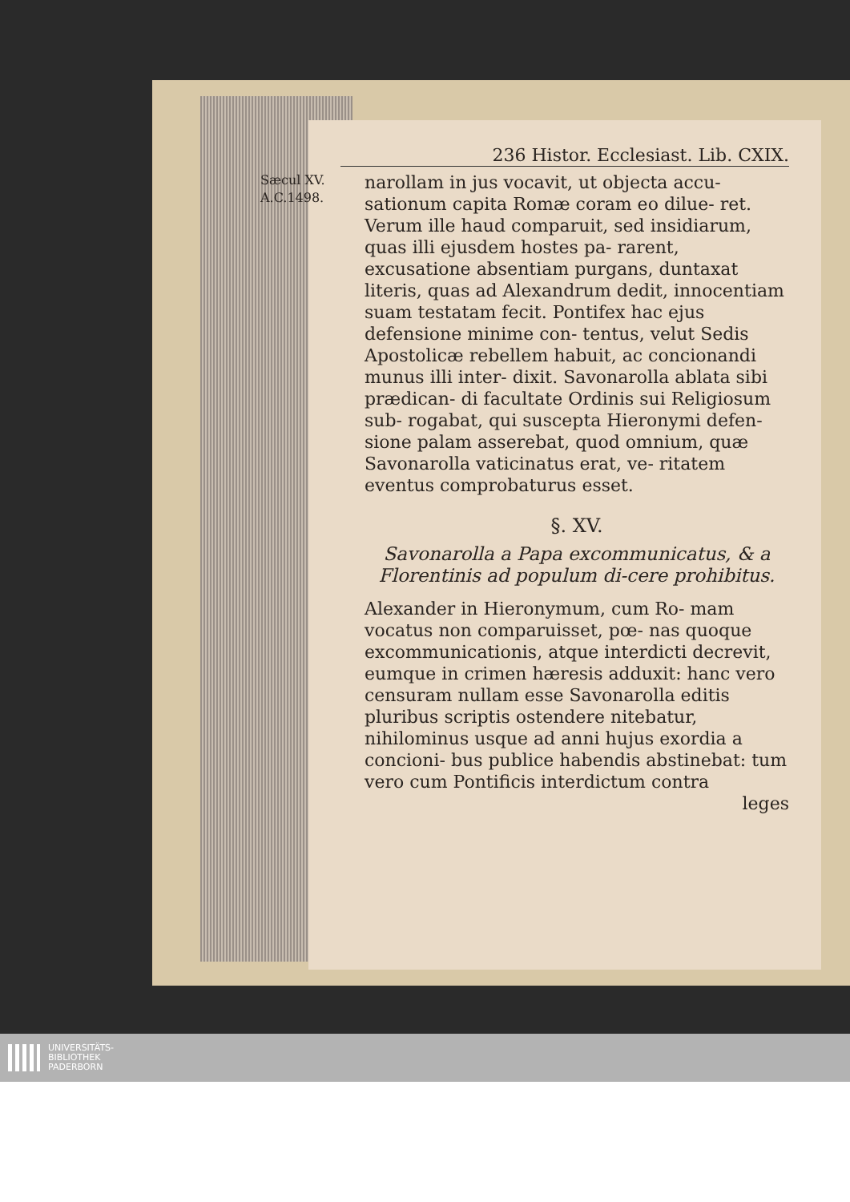236 Histor. Ecclesiast. Lib. CXIX.
Sæcul XV.
A.C.1498.
narollam in jus vocavit, ut objecta accu- sationum capita Romæ coram eo dilue- ret. Verum ille haud comparuit, sed insidiarum, quas illi ejusdem hostes pa- rarent, excusatione absentiam purgans, duntaxat literis, quas ad Alexandrum dedit, innocentiam suam testatam fecit. Pontifex hac ejus defensione minime con- tentus, velut Sedis Apostolicæ rebellem habuit, ac concionandi munus illi inter- dixit. Savonarolla ablata sibi prædican- di facultate Ordinis sui Religiosum sub- rogabat, qui suscepta Hieronymi defen- sione palam asserebat, quod omnium, quæ Savonarolla vaticinatus erat, ve- ritatem eventus comprobaturus esset.
§. XV.
Savonarolla a Papa excommunicatus, & a Florentinis ad populum di-cere prohibitus.
Alexander in Hieronymum, cum Ro- mam vocatus non comparuisset, pœ- nas quoque excommunicationis, atque interdicti decrevit, eumque in crimen hæresis adduxit: hanc vero censuram nullam esse Savonarolla editis pluribus scriptis ostendere nitebatur, nihilominus usque ad anni hujus exordia a concioni- bus publice habendis abstinebat: tum vero cum Pontificis interdictum contra
leges
UNIVERSITÄTS-
BIBLIOTHEK
PADERBORN